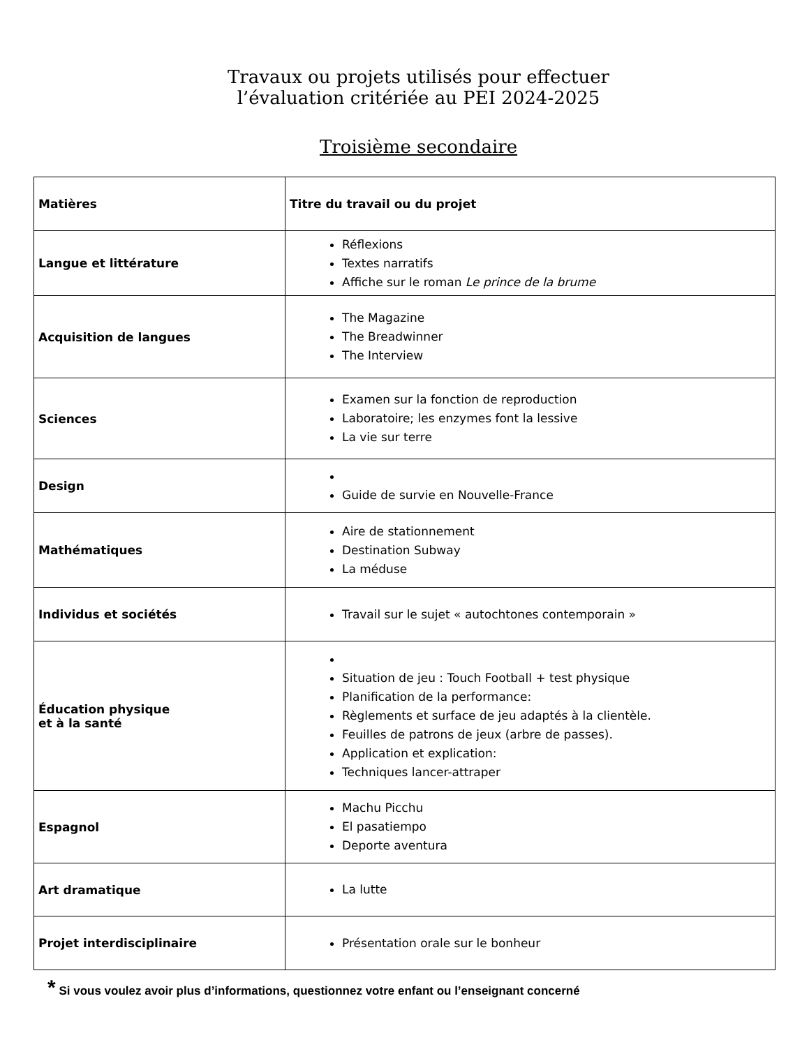Travaux ou projets utilisés pour effectuer
l’évaluation critériée au PEI 2024-2025
Troisième secondaire
| Matières | Titre du travail ou du projet |
| --- | --- |
| Langue et littérature | Réflexions Textes narratifs Affiche sur le roman Le prince de la brume |
| Acquisition de langues | The Magazine The Breadwinner The Interview |
| Sciences | Examen sur la fonction de reproduction Laboratoire; les enzymes font la lessive La vie sur terre |
| Design | Guide de survie en Nouvelle-France |
| Mathématiques | Aire de stationnement Destination Subway La méduse |
| Individus et sociétés | Travail sur le sujet « autochtones contemporain » |
| Éducation physique et à la santé | Situation de jeu : Touch Football + test physique Planification de la performance: Règlements et surface de jeu adaptés à la clientèle. Feuilles de patrons de jeux (arbre de passes). Application et explication: Techniques lancer-attraper |
| Espagnol | Machu Picchu El pasatiempo Deporte aventura |
| Art dramatique | La lutte |
| Projet interdisciplinaire | Présentation orale sur le bonheur |
* Si vous voulez avoir plus d’informations, questionnez votre enfant ou l’enseignant concerné